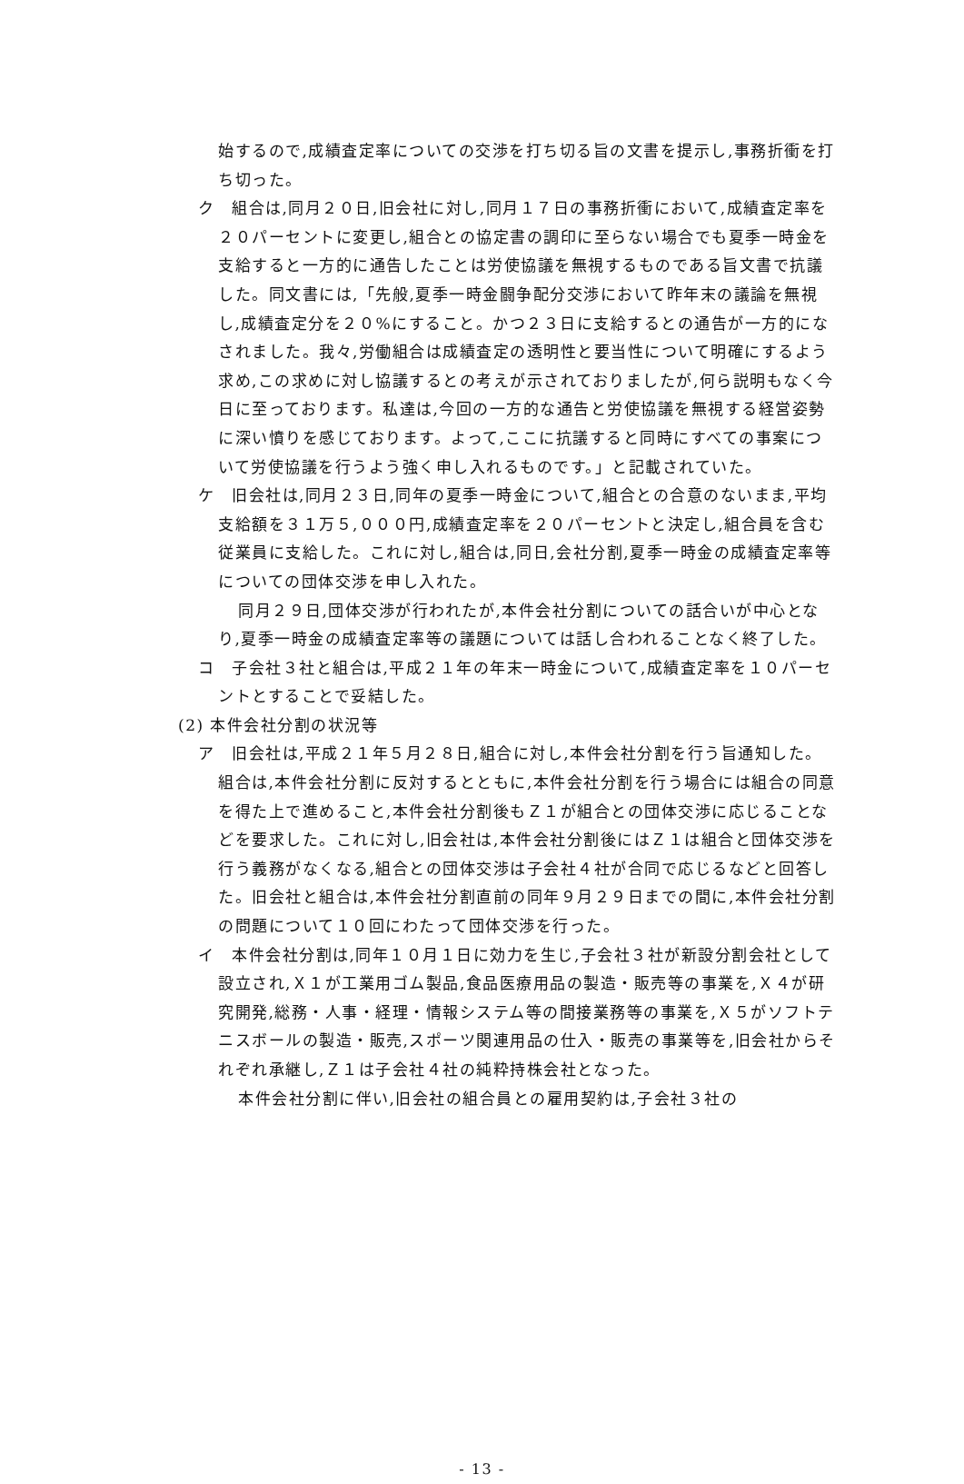始するので,成績査定率についての交渉を打ち切る旨の文書を提示し,事務折衝を打ち切った。
ク　組合は,同月２０日,旧会社に対し,同月１７日の事務折衝において,成績査定率を２０パーセントに変更し,組合との協定書の調印に至らない場合でも夏季一時金を支給すると一方的に通告したことは労使協議を無視するものである旨文書で抗議した。同文書には,「先般,夏季一時金闘争配分交渉において昨年末の議論を無視し,成績査定分を２０%にすること。かつ２３日に支給するとの通告が一方的になされました。我々,労働組合は成績査定の透明性と要当性について明確にするよう求め,この求めに対し協議するとの考えが示されておりましたが,何ら説明もなく今日に至っております。私達は,今回の一方的な通告と労使協議を無視する経営姿勢に深い憤りを感じております。よって,ここに抗議すると同時にすべての事案について労使協議を行うよう強く申し入れるものです。」と記載されていた。
ケ　旧会社は,同月２３日,同年の夏季一時金について,組合との合意のないまま,平均支給額を３１万５,０００円,成績査定率を２０パーセントと決定し,組合員を含む従業員に支給した。これに対し,組合は,同日,会社分割,夏季一時金の成績査定率等についての団体交渉を申し入れた。
同月２９日,団体交渉が行われたが,本件会社分割についての話合いが中心となり,夏季一時金の成績査定率等の議題については話し合われることなく終了した。
コ　子会社３社と組合は,平成２１年の年末一時金について,成績査定率を１０パーセントとすることで妥結した。
(2) 本件会社分割の状況等
ア　旧会社は,平成２１年５月２８日,組合に対し,本件会社分割を行う旨通知した。組合は,本件会社分割に反対するとともに,本件会社分割を行う場合には組合の同意を得た上で進めること,本件会社分割後もＺ１が組合との団体交渉に応じることなどを要求した。これに対し,旧会社は,本件会社分割後にはＺ１は組合と団体交渉を行う義務がなくなる,組合との団体交渉は子会社４社が合同で応じるなどと回答した。旧会社と組合は,本件会社分割直前の同年９月２９日までの間に,本件会社分割の問題について１０回にわたって団体交渉を行った。
イ　本件会社分割は,同年１０月１日に効力を生じ,子会社３社が新設分割会社として設立され,Ｘ１が工業用ゴム製品,食品医療用品の製造・販売等の事業を,Ｘ４が研究開発,総務・人事・経理・情報システム等の間接業務等の事業を,Ｘ５がソフトテニスボールの製造・販売,スポーツ関連用品の仕入・販売の事業等を,旧会社からそれぞれ承継し,Ｚ１は子会社４社の純粋持株会社となった。
本件会社分割に伴い,旧会社の組合員との雇用契約は,子会社３社の
- 13 -